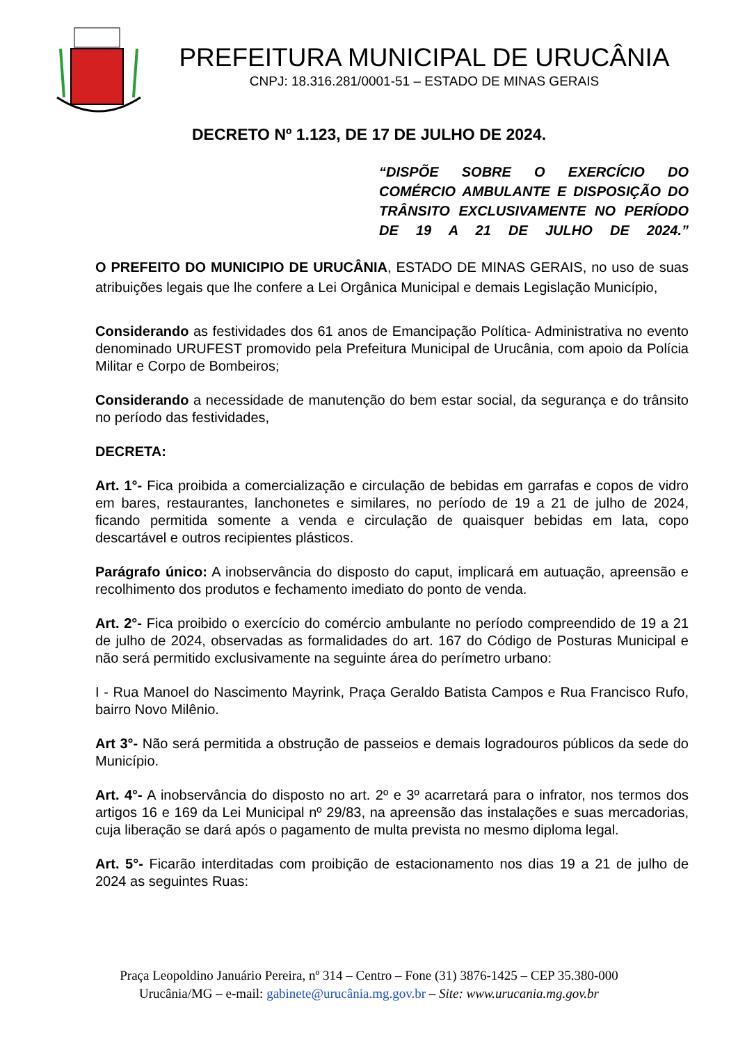PREFEITURA MUNICIPAL DE URUCÂNIA
CNPJ: 18.316.281/0001-51 – ESTADO DE MINAS GERAIS
DECRETO Nº 1.123, DE 17 DE JULHO DE 2024.
“DISPÕE SOBRE O EXERCÍCIO DO COMÉRCIO AMBULANTE E DISPOSIÇÃO DO TRÂNSITO EXCLUSIVAMENTE NO PERÍODO DE 19 A 21 DE JULHO DE 2024.”
O PREFEITO DO MUNICIPIO DE URUCÂNIA, ESTADO DE MINAS GERAIS, no uso de suas atribuições legais que lhe confere a Lei Orgânica Municipal e demais Legislação Município,
Considerando as festividades dos 61 anos de Emancipação Política- Administrativa no evento denominado URUFEST promovido pela Prefeitura Municipal de Urucânia, com apoio da Polícia Militar e Corpo de Bombeiros;
Considerando a necessidade de manutenção do bem estar social, da segurança e do trânsito no período das festividades,
DECRETA:
Art. 1°- Fica proibida a comercialização e circulação de bebidas em garrafas e copos de vidro em bares, restaurantes, lanchonetes e similares, no período de 19 a 21 de julho de 2024, ficando permitida somente a venda e circulação de quaisquer bebidas em lata, copo descartável e outros recipientes plásticos.
Parágrafo único: A inobservância do disposto do caput, implicará em autuação, apreensão e recolhimento dos produtos e fechamento imediato do ponto de venda.
Art. 2°- Fica proibido o exercício do comércio ambulante no período compreendido de 19 a 21 de julho de 2024, observadas as formalidades do art. 167 do Código de Posturas Municipal e não será permitido exclusivamente na seguinte área do perímetro urbano:
I - Rua Manoel do Nascimento Mayrink, Praça Geraldo Batista Campos e Rua Francisco Rufo, bairro Novo Milênio.
Art 3°- Não será permitida a obstrução de passeios e demais logradouros públicos da sede do Município.
Art. 4°- A inobservância do disposto no art. 2º e 3º acarretará para o infrator, nos termos dos artigos 16 e 169 da Lei Municipal nº 29/83, na apreensão das instalações e suas mercadorias, cuja liberação se dará após o pagamento de multa prevista no mesmo diploma legal.
Art. 5°- Ficarão interditadas com proibição de estacionamento nos dias 19 a 21 de julho de 2024 as seguintes Ruas:
Praça Leopoldino Januário Pereira, nº 314 – Centro – Fone (31) 3876-1425 – CEP 35.380-000
Urucânia/MG – e-mail: gabinete@urucânia.mg.gov.br – Site: www.urucania.mg.gov.br